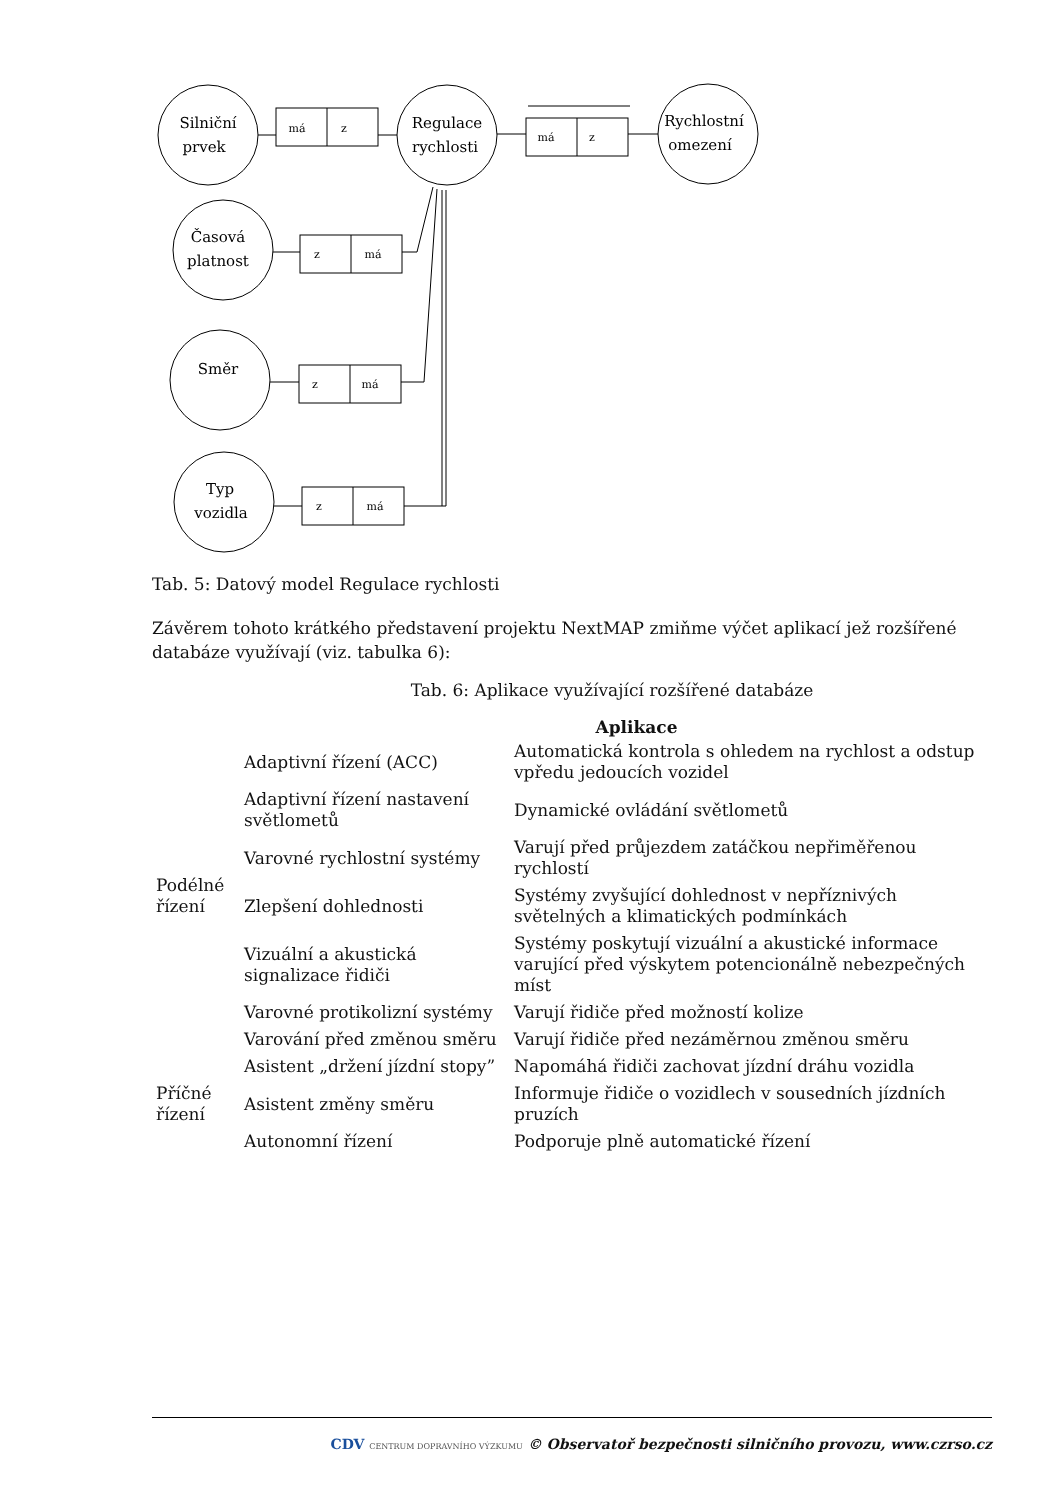Silniční
prvek
Regulace
rychlosti
Rychlostní
omezení
Časová
platnost
Směr
Typ
vozidla
má
z
má
z
z
má
z
má
z
má
Tab. 5: Datový model Regulace rychlosti
Závěrem tohoto krátkého představení projektu NextMAP zmiňme výčet aplikací jež rozšířené databáze využívají (viz. tabulka 6):
Tab. 6: Aplikace využívající rozšířené databáze
| Aplikace | | |
| --- | --- | --- |
| Podélné řízení | Adaptivní řízení (ACC) | Automatická kontrola s ohledem na rychlost a odstup vpředu jedoucích vozidel |
| | Adaptivní řízení nastavení světlometů | Dynamické ovládání světlometů |
| | Varovné rychlostní systémy | Varují před průjezdem zatáčkou nepřiměřenou rychlostí |
| | Zlepšení dohlednosti | Systémy zvyšující dohlednost v nepříznivých světelných a klimatických podmínkách |
| | Vizuální a akustická signalizace řidiči | Systémy poskytují vizuální a akustické informace varující před výskytem potencionálně nebezpečných míst |
| | Varovné protikolizní systémy | Varují řidiče před možností kolize |
| | Varování před změnou směru | Varují řidiče před nezáměrnou změnou směru |
| Příčné řízení | Asistent „držení jízdní stopy” | Napomáhá řidiči zachovat jízdní dráhu vozidla |
| | Asistent změny směru | Informuje řidiče o vozidlech v sousedních jízdních pruzích |
| | Autonomní řízení | Podporuje plně automatické řízení |
CDV CENTRUM DOPRAVNÍHO VÝZKUMU © Observatoř bezpečnosti silničního provozu, www.czrso.cz